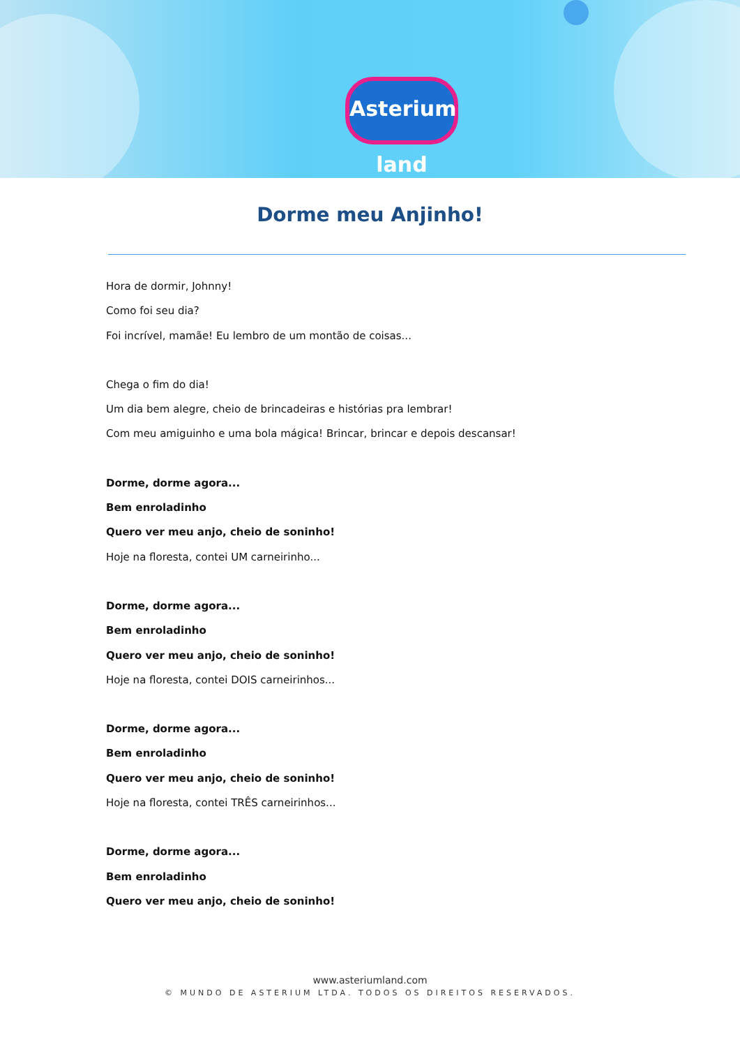Asterium land
Dorme meu Anjinho!
Hora de dormir, Johnny!
Como foi seu dia?
Foi incrível, mamãe! Eu lembro de um montão de coisas...
Chega o fim do dia!
Um dia bem alegre, cheio de brincadeiras e histórias pra lembrar!
Com meu amiguinho e uma bola mágica! Brincar, brincar e depois descansar!
Dorme, dorme agora...
Bem enroladinho
Quero ver meu anjo, cheio de soninho!
Hoje na floresta, contei UM carneirinho...
Dorme, dorme agora...
Bem enroladinho
Quero ver meu anjo, cheio de soninho!
Hoje na floresta, contei DOIS carneirinhos...
Dorme, dorme agora...
Bem enroladinho
Quero ver meu anjo, cheio de soninho!
Hoje na floresta, contei TRÊS carneirinhos...
Dorme, dorme agora...
Bem enroladinho
Quero ver meu anjo, cheio de soninho!
www.asteriumland.com
© MUNDO DE ASTERIUM LTDA. TODOS OS DIREITOS RESERVADOS.